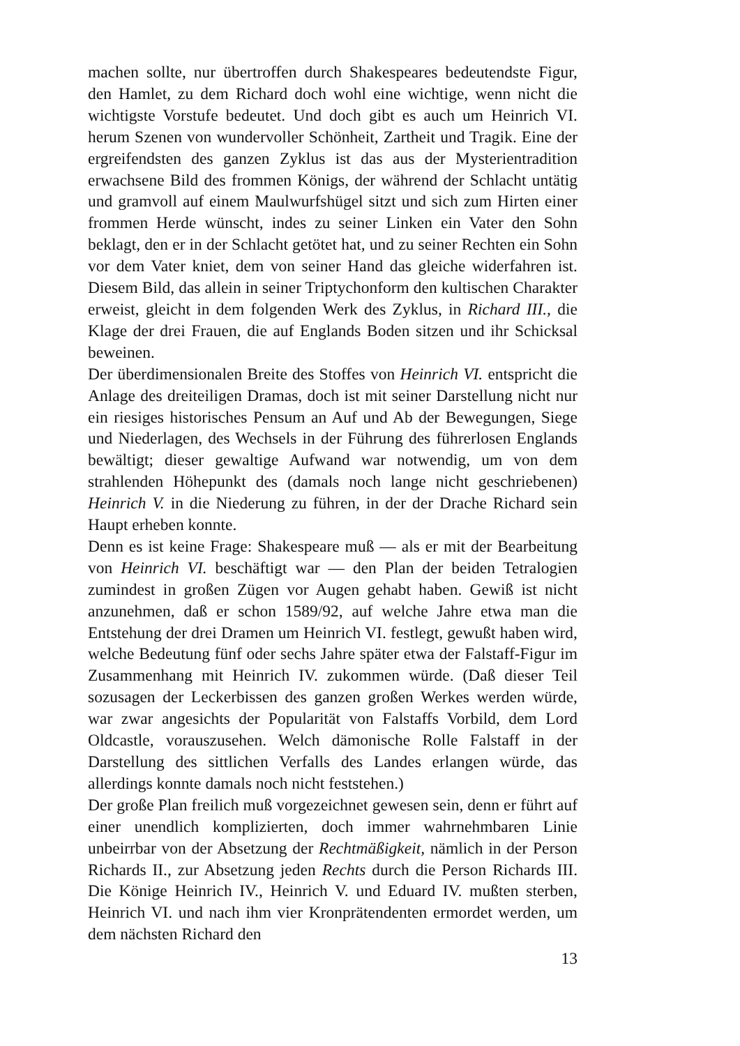machen sollte, nur übertroffen durch Shakespeares bedeutendste Figur, den Hamlet, zu dem Richard doch wohl eine wichtige, wenn nicht die wichtigste Vorstufe bedeutet. Und doch gibt es auch um Heinrich VI. herum Szenen von wundervoller Schönheit, Zartheit und Tragik. Eine der ergreifendsten des ganzen Zyklus ist das aus der Mysterientradition erwachsene Bild des frommen Königs, der während der Schlacht untätig und gramvoll auf einem Maulwurfshügel sitzt und sich zum Hirten einer frommen Herde wünscht, indes zu seiner Linken ein Vater den Sohn beklagt, den er in der Schlacht getötet hat, und zu seiner Rechten ein Sohn vor dem Vater kniet, dem von seiner Hand das gleiche widerfahren ist. Diesem Bild, das allein in seiner Triptychonform den kultischen Charakter erweist, gleicht in dem folgenden Werk des Zyklus, in Richard III., die Klage der drei Frauen, die auf Englands Boden sitzen und ihr Schicksal beweinen.
Der überdimensionalen Breite des Stoffes von Heinrich VI. entspricht die Anlage des dreiteiligen Dramas, doch ist mit seiner Darstellung nicht nur ein riesiges historisches Pensum an Auf und Ab der Bewegungen, Siege und Niederlagen, des Wechsels in der Führung des führerlosen Englands bewältigt; dieser gewaltige Aufwand war notwendig, um von dem strahlenden Höhepunkt des (damals noch lange nicht geschriebenen) Heinrich V. in die Niederung zu führen, in der der Drache Richard sein Haupt erheben konnte.
Denn es ist keine Frage: Shakespeare muß — als er mit der Bearbeitung von Heinrich VI. beschäftigt war — den Plan der beiden Tetralogien zumindest in großen Zügen vor Augen gehabt haben. Gewiß ist nicht anzunehmen, daß er schon 1589/92, auf welche Jahre etwa man die Entstehung der drei Dramen um Heinrich VI. festlegt, gewußt haben wird, welche Bedeutung fünf oder sechs Jahre später etwa der Falstaff-Figur im Zusammenhang mit Heinrich IV. zukommen würde. (Daß dieser Teil sozusagen der Leckerbissen des ganzen großen Werkes werden würde, war zwar angesichts der Popularität von Falstaffs Vorbild, dem Lord Oldcastle, vorauszusehen. Welch dämonische Rolle Falstaff in der Darstellung des sittlichen Verfalls des Landes erlangen würde, das allerdings konnte damals noch nicht feststehen.)
Der große Plan freilich muß vorgezeichnet gewesen sein, denn er führt auf einer unendlich komplizierten, doch immer wahrnehmbaren Linie unbeirrbar von der Absetzung der Rechtmäßigkeit, nämlich in der Person Richards II., zur Absetzung jeden Rechts durch die Person Richards III. Die Könige Heinrich IV., Heinrich V. und Eduard IV. mußten sterben, Heinrich VI. und nach ihm vier Kronprätendenten ermordet werden, um dem nächsten Richard den
13